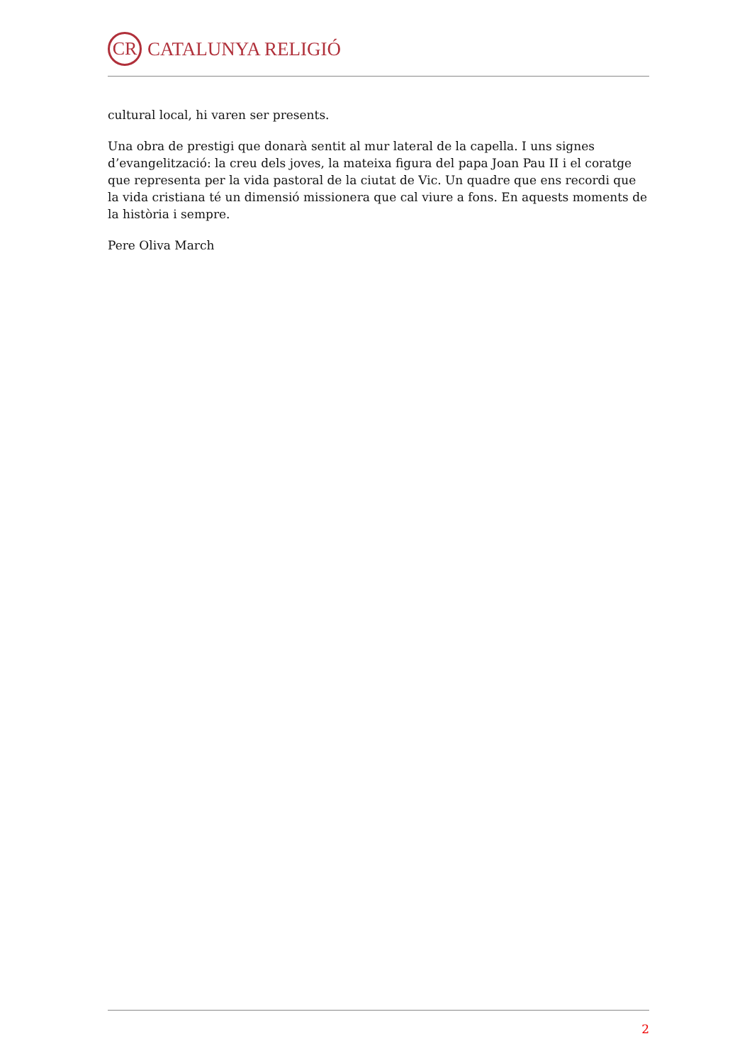CR
CATALUNYA RELIGIÓ
cultural local, hi varen ser presents.
Una obra de prestigi que donarà sentit al mur lateral de la capella. I uns signes d’evangelització: la creu dels joves, la mateixa figura del papa Joan Pau II i el coratge que representa per la vida pastoral de la ciutat de Vic. Un quadre que ens recordi que la vida cristiana té un dimensió missionera que cal viure a fons. En aquests moments de la història i sempre.
Pere Oliva March
2